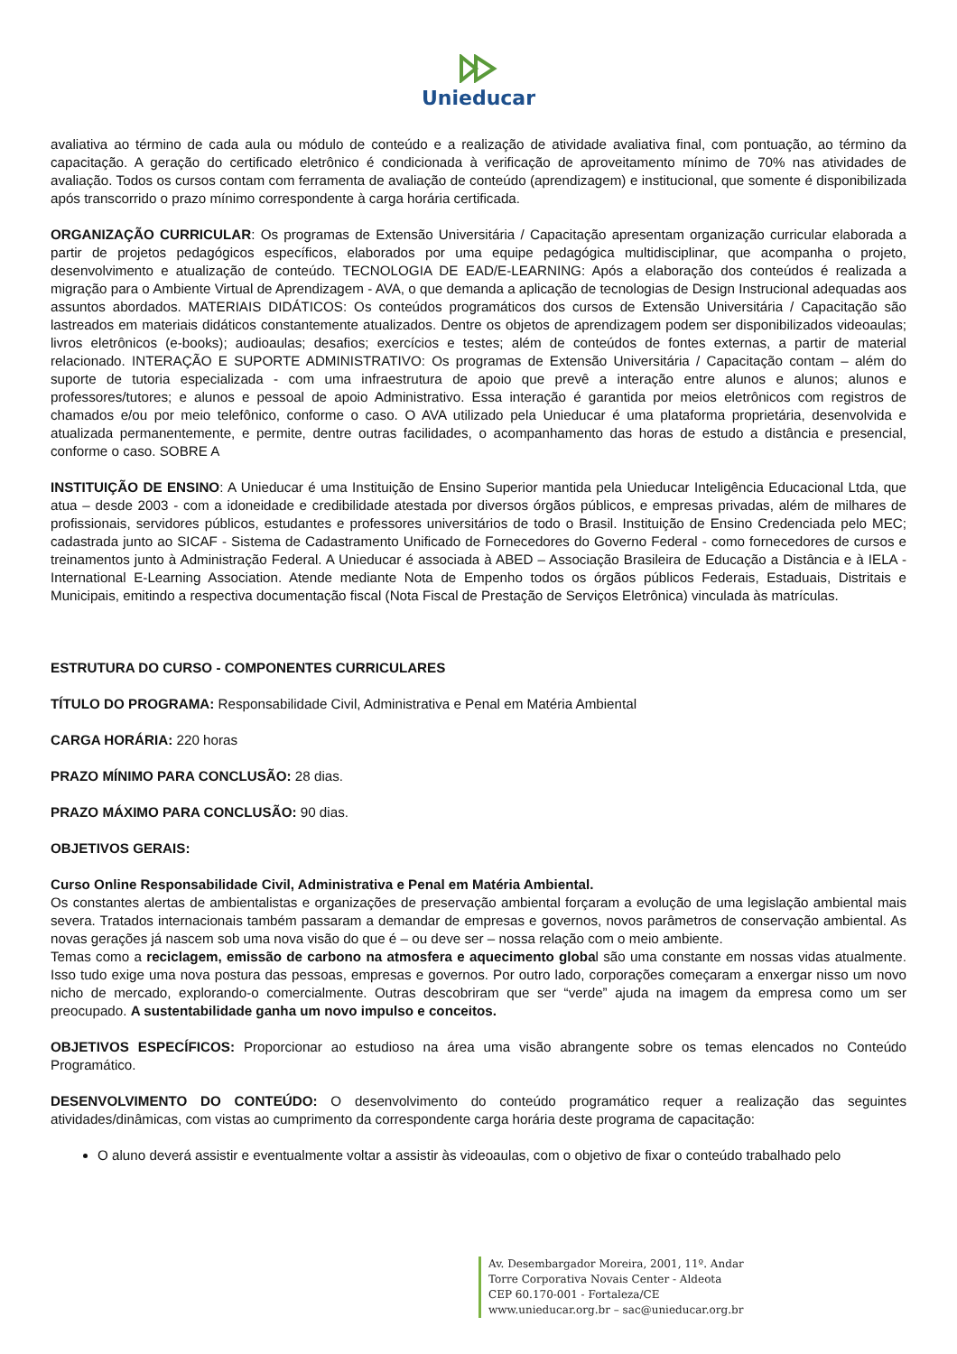Unieducar
avaliativa ao término de cada aula ou módulo de conteúdo e a realização de atividade avaliativa final, com pontuação, ao término da capacitação. A geração do certificado eletrônico é condicionada à verificação de aproveitamento mínimo de 70% nas atividades de avaliação. Todos os cursos contam com ferramenta de avaliação de conteúdo (aprendizagem) e institucional, que somente é disponibilizada após transcorrido o prazo mínimo correspondente à carga horária certificada.
ORGANIZAÇÃO CURRICULAR: Os programas de Extensão Universitária / Capacitação apresentam organização curricular elaborada a partir de projetos pedagógicos específicos, elaborados por uma equipe pedagógica multidisciplinar, que acompanha o projeto, desenvolvimento e atualização de conteúdo. TECNOLOGIA DE EAD/E-LEARNING: Após a elaboração dos conteúdos é realizada a migração para o Ambiente Virtual de Aprendizagem - AVA, o que demanda a aplicação de tecnologias de Design Instrucional adequadas aos assuntos abordados. MATERIAIS DIDÁTICOS: Os conteúdos programáticos dos cursos de Extensão Universitária / Capacitação são lastreados em materiais didáticos constantemente atualizados. Dentre os objetos de aprendizagem podem ser disponibilizados videoaulas; livros eletrônicos (e-books); audioaulas; desafios; exercícios e testes; além de conteúdos de fontes externas, a partir de material relacionado. INTERAÇÃO E SUPORTE ADMINISTRATIVO: Os programas de Extensão Universitária / Capacitação contam – além do suporte de tutoria especializada - com uma infraestrutura de apoio que prevê a interação entre alunos e alunos; alunos e professores/tutores; e alunos e pessoal de apoio Administrativo. Essa interação é garantida por meios eletrônicos com registros de chamados e/ou por meio telefônico, conforme o caso. O AVA utilizado pela Unieducar é uma plataforma proprietária, desenvolvida e atualizada permanentemente, e permite, dentre outras facilidades, o acompanhamento das horas de estudo a distância e presencial, conforme o caso. SOBRE A
INSTITUIÇÃO DE ENSINO: A Unieducar é uma Instituição de Ensino Superior mantida pela Unieducar Inteligência Educacional Ltda, que atua – desde 2003 - com a idoneidade e credibilidade atestada por diversos órgãos públicos, e empresas privadas, além de milhares de profissionais, servidores públicos, estudantes e professores universitários de todo o Brasil. Instituição de Ensino Credenciada pelo MEC; cadastrada junto ao SICAF - Sistema de Cadastramento Unificado de Fornecedores do Governo Federal - como fornecedores de cursos e treinamentos junto à Administração Federal. A Unieducar é associada à ABED – Associação Brasileira de Educação a Distância e à IELA - International E-Learning Association. Atende mediante Nota de Empenho todos os órgãos públicos Federais, Estaduais, Distritais e Municipais, emitindo a respectiva documentação fiscal (Nota Fiscal de Prestação de Serviços Eletrônica) vinculada às matrículas.
ESTRUTURA DO CURSO - COMPONENTES CURRICULARES
TÍTULO DO PROGRAMA: Responsabilidade Civil, Administrativa e Penal em Matéria Ambiental
CARGA HORÁRIA: 220 horas
PRAZO MÍNIMO PARA CONCLUSÃO: 28 dias.
PRAZO MÁXIMO PARA CONCLUSÃO: 90 dias.
OBJETIVOS GERAIS:
Curso Online Responsabilidade Civil, Administrativa e Penal em Matéria Ambiental.
Os constantes alertas de ambientalistas e organizações de preservação ambiental forçaram a evolução de uma legislação ambiental mais severa. Tratados internacionais também passaram a demandar de empresas e governos, novos parâmetros de conservação ambiental. As novas gerações já nascem sob uma nova visão do que é – ou deve ser – nossa relação com o meio ambiente.
Temas como a reciclagem, emissão de carbono na atmosfera e aquecimento global são uma constante em nossas vidas atualmente. Isso tudo exige uma nova postura das pessoas, empresas e governos. Por outro lado, corporações começaram a enxergar nisso um novo nicho de mercado, explorando-o comercialmente. Outras descobriram que ser “verde” ajuda na imagem da empresa como um ser preocupado. A sustentabilidade ganha um novo impulso e conceitos.
OBJETIVOS ESPECÍFICOS: Proporcionar ao estudioso na área uma visão abrangente sobre os temas elencados no Conteúdo Programático.
DESENVOLVIMENTO DO CONTEÚDO: O desenvolvimento do conteúdo programático requer a realização das seguintes atividades/dinâmicas, com vistas ao cumprimento da correspondente carga horária deste programa de capacitação:
O aluno deverá assistir e eventualmente voltar a assistir às videoaulas, com o objetivo de fixar o conteúdo trabalhado pelo
Av. Desembargador Moreira, 2001, 11º. Andar
Torre Corporativa Novais Center - Aldeota
CEP 60.170-001 - Fortaleza/CE
www.unieducar.org.br – sac@unieducar.org.br